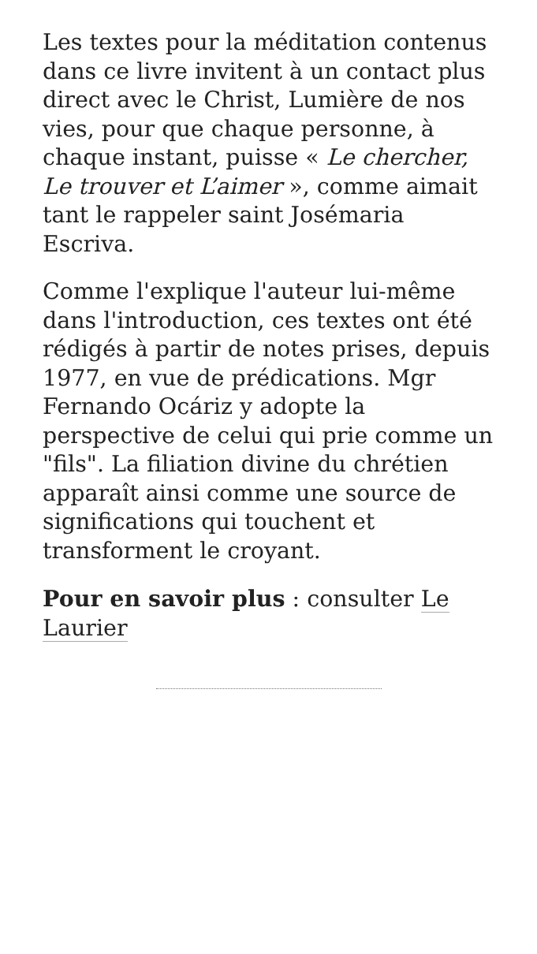Les textes pour la méditation contenus dans ce livre invitent à un contact plus direct avec le Christ, Lumière de nos vies, pour que chaque personne, à chaque instant, puisse « Le chercher, Le trouver et L’aimer », comme aimait tant le rappeler saint Josémaria Escriva.
Comme l'explique l'auteur lui-même dans l'introduction, ces textes ont été rédigés à partir de notes prises, depuis 1977, en vue de prédications. Mgr Fernando Ocáriz y adopte la perspective de celui qui prie comme un "fils". La filiation divine du chrétien apparaît ainsi comme une source de significations qui touchent et transforment le croyant.
Pour en savoir plus : consulter Le Laurier